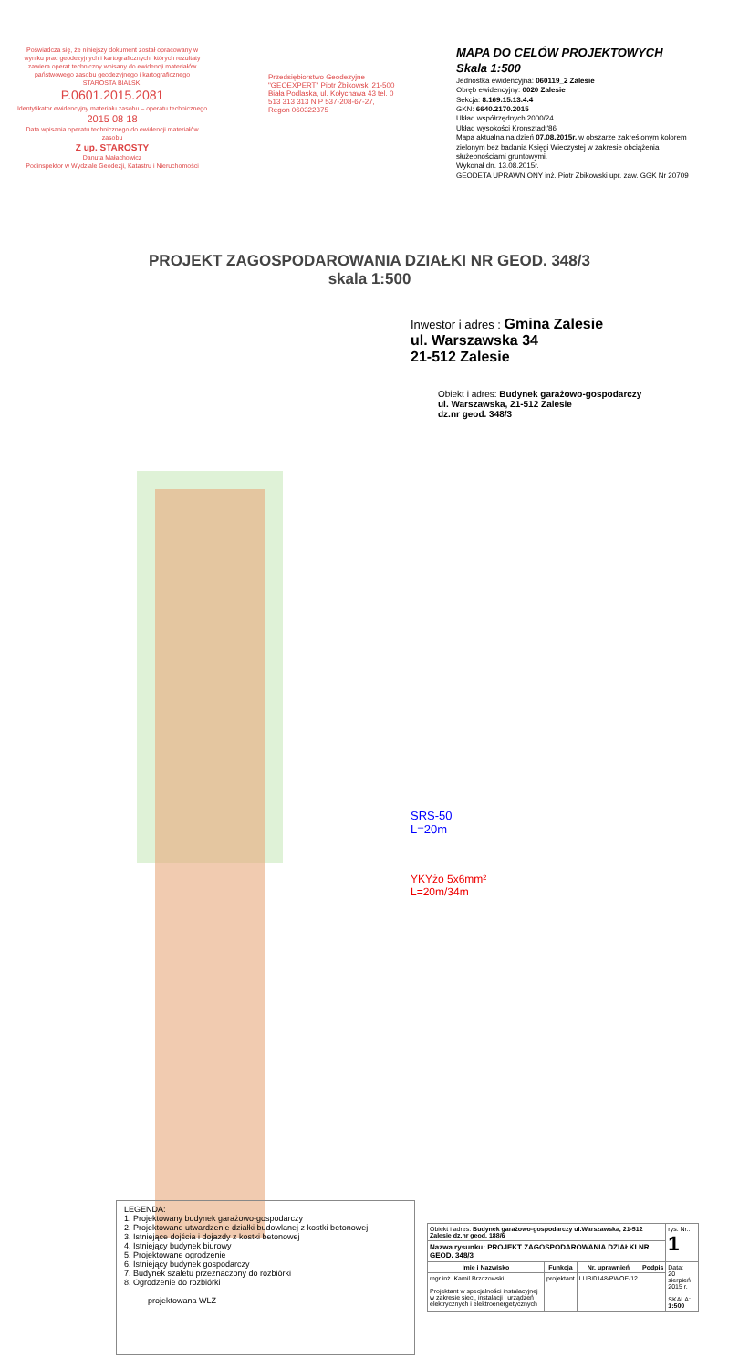Poświadcza się, że niniejszy dokument został opracowany w wyniku prac geodezyjnych i kartograficznych, których rezultaty zawiera operat techniczny wpisany do ewidencji materiałów państwowego zasobu geodezyjnego i kartograficznego
STAROSTA BIALSKI
P.0601.2015.2081
Identyfikator ewidencyjny materiału zasobu – operatu technicznego
2015 08 18
Data wpisania operatu technicznego do ewidencji materiałów zasobu
Z up. STAROSTY
Danuta Małachowicz
Podinspektor w Wydziale Geodezji, Katastru i Nieruchomości
Przedsiębiorstwo Geodezyjne "GEOEXPERT" Piotr Żbikowski 21-500 Biała Podlaska, ul. Kołychawa 43 tel. 0 513 313 313 NIP 537-208-67-27, Regon 060322375
MAPA DO CELÓW PROJEKTOWYCH
Skala 1:500
Jednostka ewidencyjna: 060119_2 Zalesie
Obręb ewidencyjny: 0020 Zalesie
Sekcja: 8.169.15.13.4.4
GKN: 6640.2170.2015
Układ współrzędnych 2000/24
Układ wysokości Kronsztadt'86
Mapa aktualna na dzień 07.08.2015r. w obszarze zakreślonym kolorem zielonym bez badania Księgi Wieczystej w zakresie obciążenia służebnościami gruntowymi.
Wykonał dn. 13.08.2015r.
GEODETA UPRAWNIONY inż. Piotr Żbikowski upr. zaw. GGK Nr 20709
PROJEKT ZAGOSPODAROWANIA DZIAŁKI NR GEOD. 348/3
skala 1:500
Inwestor i adres : Gmina Zalesie
ul. Warszawska 34
21-512 Zalesie
Obiekt i adres: Budynek garażowo-gospodarczy
ul. Warszawska, 21-512 Zalesie
dz.nr geod. 348/3
SRS-50
L=20m
YKYżo 5x6mm²
L=20m/34m
LEGENDA:
1. Projektowany budynek garażowo-gospodarczy
2. Projektowane utwardzenie działki budowlanej z kostki betonowej
3. Istniejące dojścia i dojazdy z kostki betonowej
4. Istniejący budynek biurowy
5. Projektowane ogrodzenie
6. Istniejący budynek gospodarczy
7. Budynek szaletu przeznaczony do rozbiórki
8. Ogrodzenie do rozbiórki
------ - projektowana WLZ
| Obiekt i adres: Budynek garażowo-gospodarczy ul.Warszawska, 21-512 Zalesie dz.nr geod. 188/6 | | | | rys. Nr.: 1 |
| Nazwa rysunku: PROJEKT ZAGOSPODAROWANIA DZIAŁKI NR GEOD. 348/3 | | | | |
| Imie i Nazwisko | Funkcja | Nr. uprawnień | Podpis | Data: 20 sierpień 2015 r. SKALA: 1:500 |
| mgr.inż. Kamil Brzozowski Projektant w specjalności instalacyjnej w zakresie sieci, instalacji i urządzeń elektrycznych i elektroenergetycznych | projektant | LUB/0148/PWOE/12 | | |